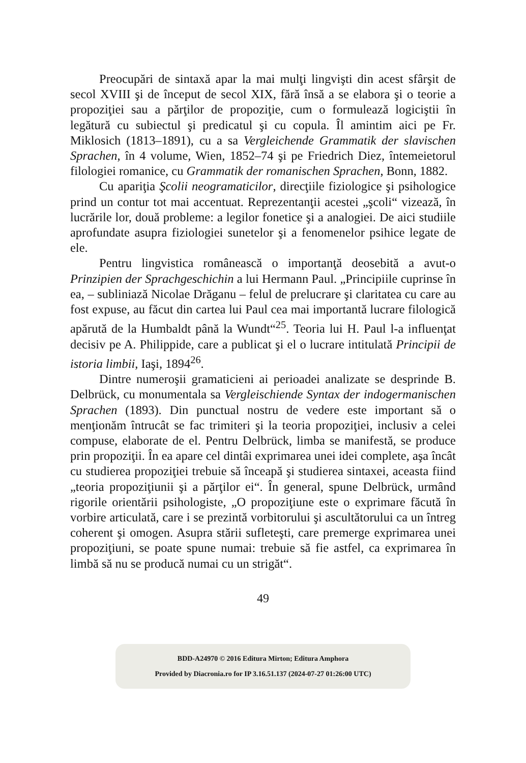Preocupări de sintaxă apar la mai mulţi lingvişti din acest sfârşit de secol XVIII şi de început de secol XIX, fără însă a se elabora şi o teorie a propoziţiei sau a părţilor de propoziţie, cum o formulează logiciştii în legătură cu subiectul şi predicatul şi cu copula. Îl amintim aici pe Fr. Miklosich (1813–1891), cu a sa Vergleichende Grammatik der slavischen Sprachen, în 4 volume, Wien, 1852–74 şi pe Friedrich Diez, întemeietorul filologiei romanice, cu Grammatik der romanischen Sprachen, Bonn, 1882.
Cu apariţia Şcolii neogramaticilor, direcţiile fiziologice şi psihologice prind un contur tot mai accentuat. Reprezentanţii acestei „şcoli“ vizează, în lucrările lor, două probleme: a legilor fonetice şi a analogiei. De aici studiile aprofundate asupra fiziologiei sunetelor şi a fenomenelor psihice legate de ele.
Pentru lingvistica românească o importanţă deosebită a avut-o Prinzipien der Sprachgeschichin a lui Hermann Paul. „Principiile cuprinse în ea, – subliniază Nicolae Drăganu – felul de prelucrare şi claritatea cu care au fost expuse, au făcut din cartea lui Paul cea mai importantă lucrare filologică apărută de la Humbaldt până la Wundt“<sup>25</sup>. Teoria lui H. Paul l-a influenţat decisiv pe A. Philippide, care a publicat şi el o lucrare intitulată Principii de istoria limbii, Iaşi, 1894<sup>26</sup>.
Dintre numeroşii gramaticieni ai perioadei analizate se desprinde B. Delbrück, cu monumentala sa Vergleischiende Syntax der indogermanischen Sprachen (1893). Din punctual nostru de vedere este important să o menţionăm întrucât se fac trimiteri şi la teoria propoziţiei, inclusiv a celei compuse, elaborate de el. Pentru Delbrück, limba se manifestă, se produce prin propoziţii. În ea apare cel dintâi exprimarea unei idei complete, aşa încât cu studierea propoziţiei trebuie să înceapă şi studierea sintaxei, aceasta fiind „teoria propoziţiunii şi a părţilor ei“. În general, spune Delbrück, urmând rigorile orientării psihologiste, „O propoziţiune este o exprimare făcută în vorbire articulată, care i se prezintă vorbitorului şi ascultătorului ca un întreg coherent şi omogen. Asupra stării sufleteşti, care premerge exprimarea unei propoziţiuni, se poate spune numai: trebuie să fie astfel, ca exprimarea în limbă să nu se producă numai cu un strigăt“.
49
BDD-A24970 © 2016 Editura Mirton; Editura Amphora
Provided by Diacronia.ro for IP 3.16.51.137 (2024-07-27 01:26:00 UTC)